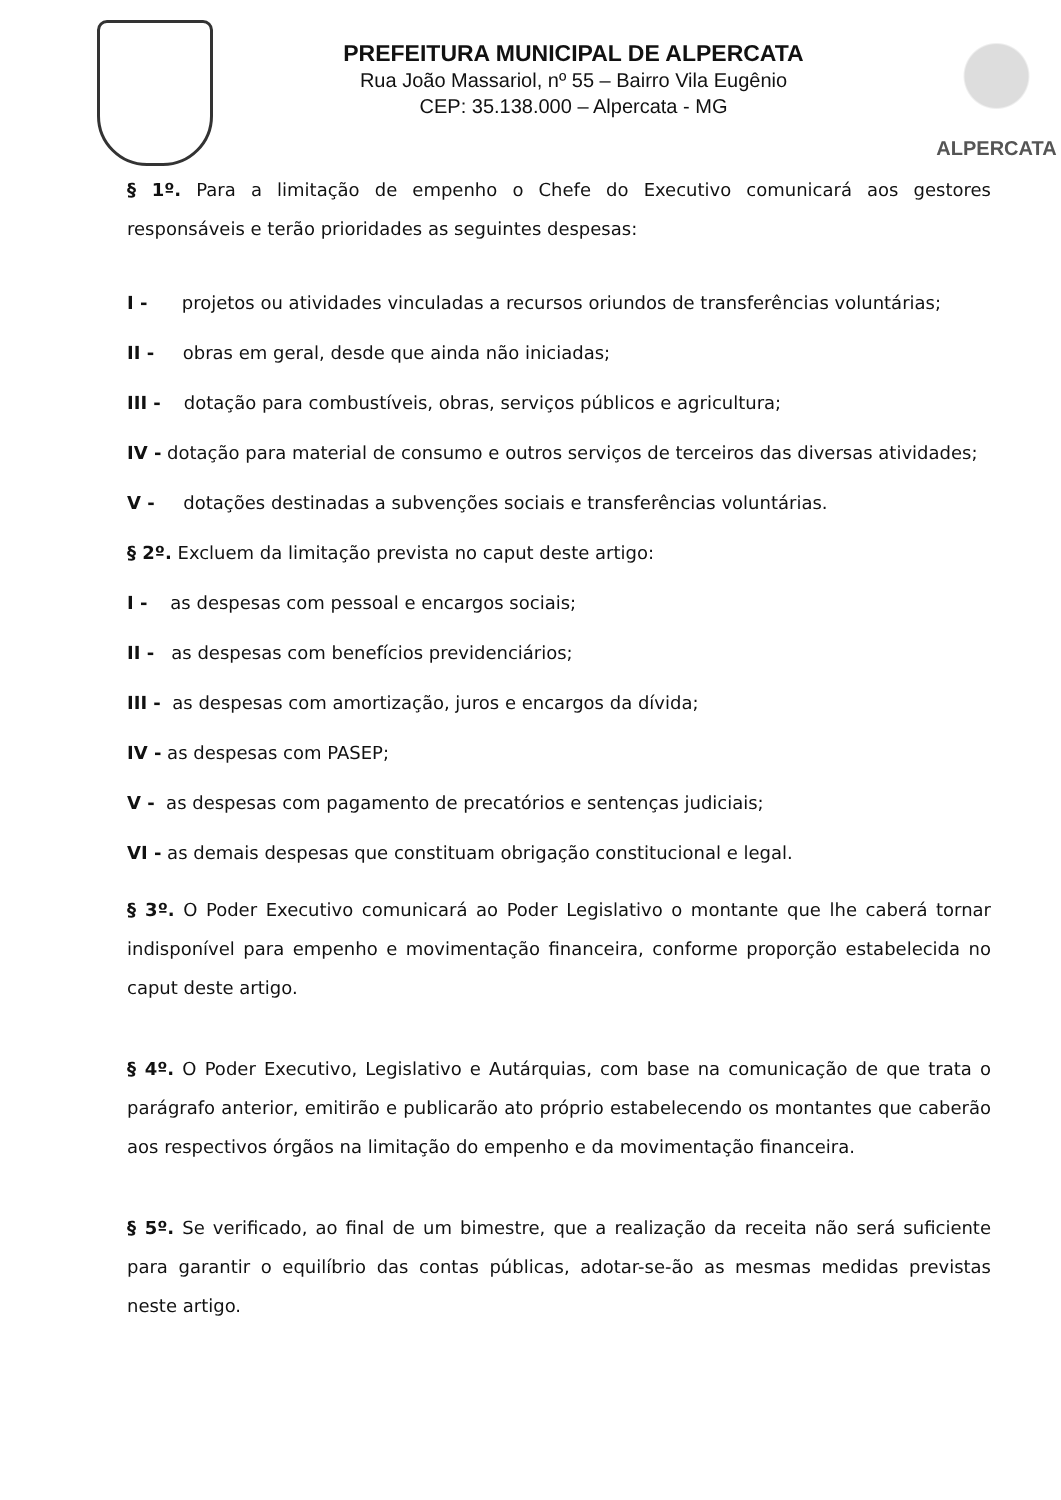PREFEITURA MUNICIPAL DE ALPERCATA
Rua João Massariol, nº 55 – Bairro Vila Eugênio
CEP: 35.138.000 – Alpercata - MG
ALPERCATA
§ 1º. Para a limitação de empenho o Chefe do Executivo comunicará aos gestores responsáveis e terão prioridades as seguintes despesas:
I - projetos ou atividades vinculadas a recursos oriundos de transferências voluntárias;
II - obras em geral, desde que ainda não iniciadas;
III - dotação para combustíveis, obras, serviços públicos e agricultura;
IV - dotação para material de consumo e outros serviços de terceiros das diversas atividades;
V - dotações destinadas a subvenções sociais e transferências voluntárias.
§ 2º. Excluem da limitação prevista no caput deste artigo:
I - as despesas com pessoal e encargos sociais;
II - as despesas com benefícios previdenciários;
III - as despesas com amortização, juros e encargos da dívida;
IV - as despesas com PASEP;
V - as despesas com pagamento de precatórios e sentenças judiciais;
VI - as demais despesas que constituam obrigação constitucional e legal.
§ 3º. O Poder Executivo comunicará ao Poder Legislativo o montante que lhe caberá tornar indisponível para empenho e movimentação financeira, conforme proporção estabelecida no caput deste artigo.
§ 4º. O Poder Executivo, Legislativo e Autárquias, com base na comunicação de que trata o parágrafo anterior, emitirão e publicarão ato próprio estabelecendo os montantes que caberão aos respectivos órgãos na limitação do empenho e da movimentação financeira.
§ 5º. Se verificado, ao final de um bimestre, que a realização da receita não será suficiente para garantir o equilíbrio das contas públicas, adotar-se-ão as mesmas medidas previstas neste artigo.